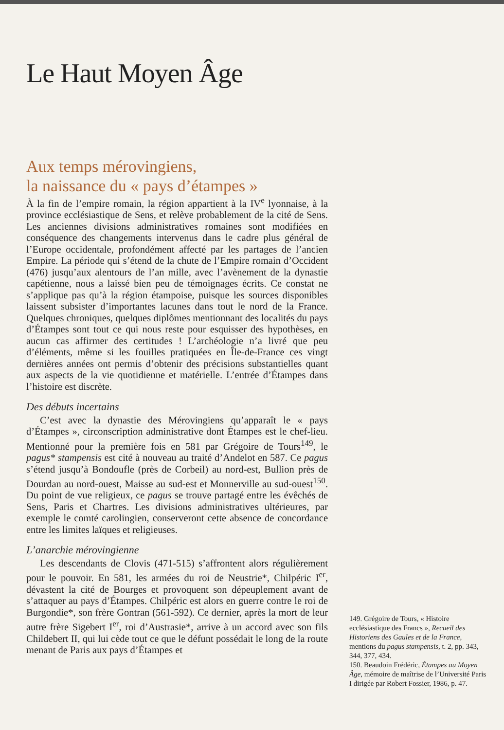Le Haut Moyen Âge
Aux temps mérovingiens,
la naissance du « pays d’étampes »
À la fin de l’empire romain, la région appartient à la IV<sup>e</sup> lyonnaise, à la province ecclésiastique de Sens, et relève probablement de la cité de Sens. Les anciennes divisions administratives romaines sont modifiées en conséquence des changements intervenus dans le cadre plus général de l’Europe occidentale, profondément affecté par les partages de l’ancien Empire. La période qui s’étend de la chute de l’Empire romain d’Occident (476) jusqu’aux alentours de l’an mille, avec l’avènement de la dynastie capétienne, nous a laissé bien peu de témoignages écrits. Ce constat ne s’applique pas qu’à la région étampoise, puisque les sources disponibles laissent subsister d’importantes lacunes dans tout le nord de la France. Quelques chroniques, quelques diplômes mentionnant des localités du pays d’Étampes sont tout ce qui nous reste pour esquisser des hypothèses, en aucun cas affirmer des certitudes ! L’archéologie n’a livré que peu d’éléments, même si les fouilles pratiquées en Île-de-France ces vingt dernières années ont permis d’obtenir des précisions substantielles quant aux aspects de la vie quotidienne et matérielle. L’entrée d’Étampes dans l’histoire est discrète.
Des débuts incertains
C’est avec la dynastie des Mérovingiens qu’apparaît le « pays d’Étampes », circonscription administrative dont Étampes est le chef-lieu. Mentionné pour la première fois en 581 par Grégoire de Tours<sup>149</sup>, le pagus* stampensis est cité à nouveau au traité d’Andelot en 587. Ce pagus s’étend jusqu’à Bondoufle (près de Corbeil) au nord-est, Bullion près de Dourdan au nord-ouest, Maisse au sud-est et Monnerville au sud-ouest<sup>150</sup>. Du point de vue religieux, ce pagus se trouve partagé entre les évêchés de Sens, Paris et Chartres. Les divisions administratives ultérieures, par exemple le comté carolingien, conserveront cette absence de concordance entre les limites laïques et religieuses.
L’anarchie mérovingienne
Les descendants de Clovis (471-515) s’affrontent alors régulièrement pour le pouvoir. En 581, les armées du roi de Neustrie*, Chilpéric I<sup>er</sup>, dévastent la cité de Bourges et provoquent son dépeuplement avant de s’attaquer au pays d’Étampes. Chilpéric est alors en guerre contre le roi de Burgondie*, son frère Gontran (561-592). Ce dernier, après la mort de leur autre frère Sigebert I<sup>er</sup>, roi d’Austrasie*, arrive à un accord avec son fils Childebert II, qui lui cède tout ce que le défunt possédait le long de la route menant de Paris aux pays d’Étampes et
149. Grégoire de Tours, « Histoire ecclésiastique des Francs », Recueil des Historiens des Gaules et de la France, mentions du pagus stampensis, t. 2, pp. 343, 344, 377, 434.
150. Beaudoin Frédéric, Étampes au Moyen Âge, mémoire de maîtrise de l’Université Paris I dirigée par Robert Fossier, 1986, p. 47.